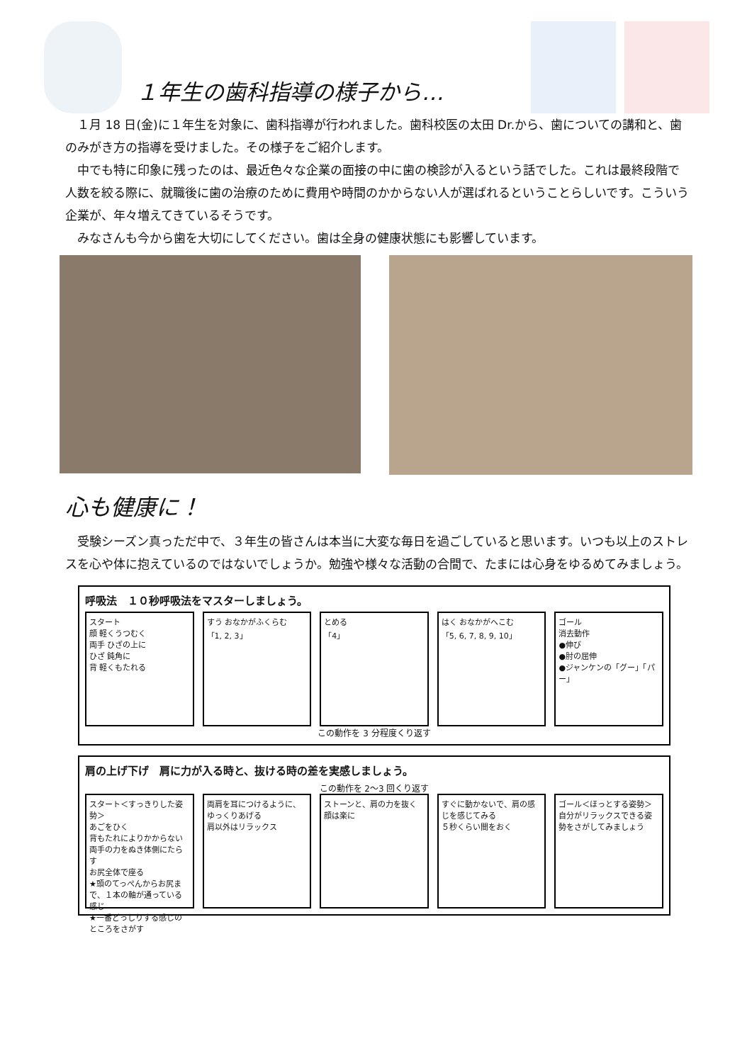１年生の歯科指導の様子から…
１月 18 日(金)に１年生を対象に、歯科指導が行われました。歯科校医の太田 Dr.から、歯についての講和と、歯のみがき方の指導を受けました。その様子をご紹介します。
中でも特に印象に残ったのは、最近色々な企業の面接の中に歯の検診が入るという話でした。これは最終段階で人数を絞る際に、就職後に歯の治療のために費用や時間のかからない人が選ばれるということらしいです。こういう企業が、年々増えてきているそうです。
みなさんも今から歯を大切にしてください。歯は全身の健康状態にも影響しています。
心も健康に！
受験シーズン真っただ中で、３年生の皆さんは本当に大変な毎日を過ごしていると思います。いつも以上のストレスを心や体に抱えているのではないでしょうか。勉強や様々な活動の合間で、たまには心身をゆるめてみましょう。
呼吸法　１０秒呼吸法をマスターしましょう。
スタート
顔 軽くうつむく
両手 ひざの上に
ひざ 鈍角に
背 軽くもたれる
すう おなかがふくらむ
「1, 2, 3」
とめる
「4」
はく おなかがへこむ
「5, 6, 7, 8, 9, 10」
ゴール
消去動作
●伸び
●肘の屈伸
●ジャンケンの「グー」「パー」
この動作を 3 分程度くり返す
肩の上げ下げ　肩に力が入る時と、抜ける時の差を実感しましょう。
この動作を 2～3 回くり返す
スタート＜すっきりした姿勢＞
あごをひく
背もたれによりかからない
両手の力をぬき体側にたらす
お尻全体で座る
★頭のてっぺんからお尻まで、１本の軸が通っている感じ
★一番どっしりする感じのところをさがす
両肩を耳につけるように、ゆっくりあげる
肩以外はリラックス
ストーンと、肩の力を抜く
顔は楽に
すぐに動かないで、肩の感じを感じてみる
５秒くらい間をおく
ゴール＜ほっとする姿勢＞
自分がリラックスできる姿勢をさがしてみましょう